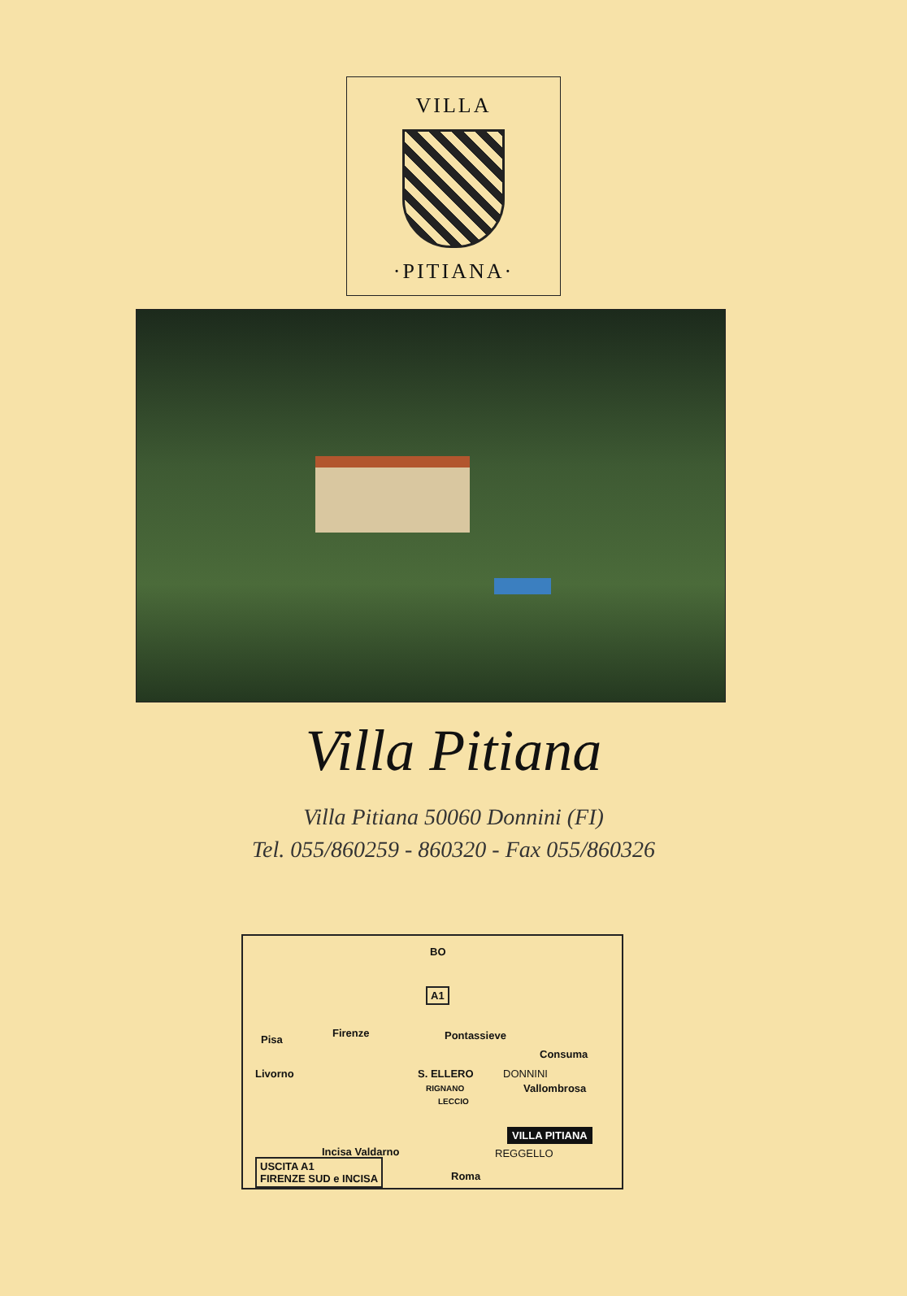VILLA
·PITIANA·
Villa Pitiana
Villa Pitiana 50060 Donnini (FI)
Tel. 055/860259 - 860320 - Fax 055/860326
BO
A1
Pisa
Firenze Pontassieve
Consuma
Livorno S. ELLERO DONNINI
RIGNANO Vallombrosa
LECCIO
VILLA PITIANA
Incisa Valdarno REGGELLO
USCITA A1
FIRENZE SUD e INCISA Roma